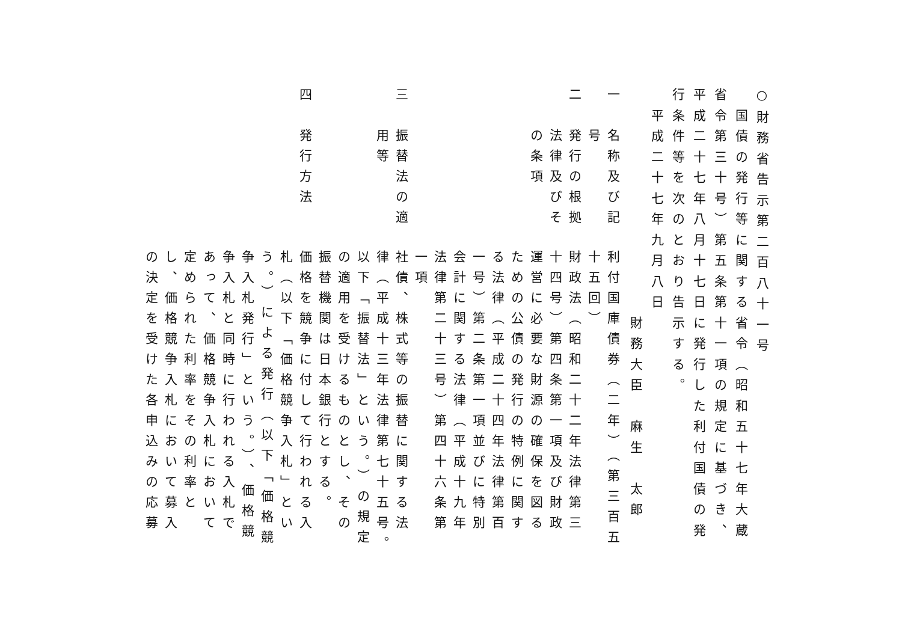一　名称及び記
　　号
二　発行の根拠
　　法律及びそ
　　の条項
三　振替法の適
　　用等
四　発行方法
利付国庫債券（二年）（第三百五
十五回）
財政法（昭和二十二年法律第三
十四号）第四条第一項及び財政
運営に必要な財源の確保を図る
ための公債の発行の特例に関す
る法律（平成二十四年法律第百
一号）第二条第一項並びに特別
会計に関する法律（平成十九年
法律第二十三号）第四十六条第
一項
社債、株式等の振替に関する法
律（平成十三年法律第七十五号。
以下「振替法」という。）の規定
の適用を受けるものとし、その
振替機関は日本銀行とする。
価格を競争に付して行われる入
札（以下「価格競争入札」とい
う。）による発行（以下「価格競
争入札発行」という。）、価格競
争入札と同時に行われる入札で
あって、価格競争入札において
定められた利率をその利率と
し、価格競争入札において募入
の決定を受けた各申込みの応募
○財務省告示第二百八十一号
　国債の発行等に関する省令（昭和五十七年大蔵
省令第三十号）第五条第十一項の規定に基づき、
平成二十七年八月十七日に発行した利付国債の発
行条件等を次のとおり告示する。
　平成二十七年九月八日
　　　　　　　　　　　財務大臣　麻生　太郎